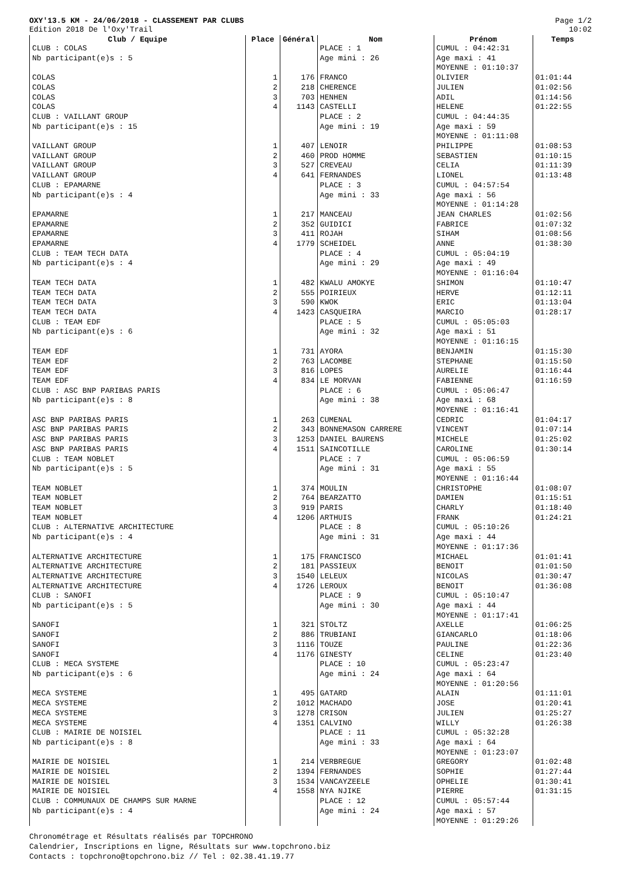OXY'13.5 KM - 24/06/2018 - CLASSEMENT PAR CLUBS
Edition 2018 De l'Oxy'Trail
Page 1/2
10:02
| Club / Equipe | Place | Général | Nom | Prénom | Temps |
| --- | --- | --- | --- | --- | --- |
| CLUB : COLAS Nb participant(e)s : 5 | | | PLACE : 1 Age mini : 26 | CUMUL : 04:42:31 Age maxi : 41 MOYENNE : 01:10:37 | |
| COLAS COLAS COLAS COLAS | 1 2 3 4 | 176 218 703 1143 | FRANCO CHERENCE HENHEN CASTELLI | OLIVIER JULIEN ADIL HELENE | 01:01:44 01:02:56 01:14:56 01:22:55 |
| CLUB : VAILLANT GROUP Nb participant(e)s : 15 | | | PLACE : 2 Age mini : 19 | CUMUL : 04:44:35 Age maxi : 59 MOYENNE : 01:11:08 | |
| VAILLANT GROUP VAILLANT GROUP VAILLANT GROUP VAILLANT GROUP | 1 2 3 4 | 407 460 527 641 | LENOIR PROD HOMME CREVEAU FERNANDES | PHILIPPE SEBASTIEN CELIA LIONEL | 01:08:53 01:10:15 01:11:39 01:13:48 |
| CLUB : EPAMARNE Nb participant(e)s : 4 | | | PLACE : 3 Age mini : 33 | CUMUL : 04:57:54 Age maxi : 56 MOYENNE : 01:14:28 | |
| EPAMARNE EPAMARNE EPAMARNE EPAMARNE | 1 2 3 4 | 217 352 411 1779 | MANCEAU GUIDICI ROJAH SCHEIDEL | JEAN CHARLES FABRICE SIHAM ANNE | 01:02:56 01:07:32 01:08:56 01:38:30 |
| CLUB : TEAM TECH DATA Nb participant(e)s : 4 | | | PLACE : 4 Age mini : 29 | CUMUL : 05:04:19 Age maxi : 49 MOYENNE : 01:16:04 | |
| TEAM TECH DATA TEAM TECH DATA TEAM TECH DATA TEAM TECH DATA | 1 2 3 4 | 482 555 590 1423 | KWALU AMOKYE POIRIEUX KWOK CASQUEIRA | SHIMON HERVE ERIC MARCIO | 01:10:47 01:12:11 01:13:04 01:28:17 |
| CLUB : TEAM EDF Nb participant(e)s : 6 | | | PLACE : 5 Age mini : 32 | CUMUL : 05:05:03 Age maxi : 51 MOYENNE : 01:16:15 | |
| TEAM EDF TEAM EDF TEAM EDF TEAM EDF | 1 2 3 4 | 731 763 816 834 | AYORA LACOMBE LOPES LE MORVAN | BENJAMIN STEPHANE AURELIE FABIENNE | 01:15:30 01:15:50 01:16:44 01:16:59 |
| CLUB : ASC BNP PARIBAS PARIS Nb participant(e)s : 8 | | | PLACE : 6 Age mini : 38 | CUMUL : 05:06:47 Age maxi : 68 MOYENNE : 01:16:41 | |
| ASC BNP PARIBAS PARIS ASC BNP PARIBAS PARIS ASC BNP PARIBAS PARIS ASC BNP PARIBAS PARIS | 1 2 3 4 | 263 343 1253 1511 | CUMENAL BONNEMASON CARRERE DANIEL BAURENS SAINCOTILLE | CEDRIC VINCENT MICHELE CAROLINE | 01:04:17 01:07:14 01:25:02 01:30:14 |
| CLUB : TEAM NOBLET Nb participant(e)s : 5 | | | PLACE : 7 Age mini : 31 | CUMUL : 05:06:59 Age maxi : 55 MOYENNE : 01:16:44 | |
| TEAM NOBLET TEAM NOBLET TEAM NOBLET TEAM NOBLET | 1 2 3 4 | 374 764 919 1206 | MOULIN BEARZATTO PARIS ARTHUIS | CHRISTOPHE DAMIEN CHARLY FRANK | 01:08:07 01:15:51 01:18:40 01:24:21 |
| CLUB : ALTERNATIVE ARCHITECTURE Nb participant(e)s : 4 | | | PLACE : 8 Age mini : 31 | CUMUL : 05:10:26 Age maxi : 44 MOYENNE : 01:17:36 | |
| ALTERNATIVE ARCHITECTURE ALTERNATIVE ARCHITECTURE ALTERNATIVE ARCHITECTURE ALTERNATIVE ARCHITECTURE | 1 2 3 4 | 175 181 1540 1726 | FRANCISCO PASSIEUX LELEUX LEROUX | MICHAEL BENOIT NICOLAS BENOIT | 01:01:41 01:01:50 01:30:47 01:36:08 |
| CLUB : SANOFI Nb participant(e)s : 5 | | | PLACE : 9 Age mini : 30 | CUMUL : 05:10:47 Age maxi : 44 MOYENNE : 01:17:41 | |
| SANOFI SANOFI SANOFI SANOFI | 1 2 3 4 | 321 886 1116 1176 | STOLTZ TRUBIANI TOUZE GINESTY | AXELLE GIANCARLO PAULINE CELINE | 01:06:25 01:18:06 01:22:36 01:23:40 |
| CLUB : MECA SYSTEME Nb participant(e)s : 6 | | | PLACE : 10 Age mini : 24 | CUMUL : 05:23:47 Age maxi : 64 MOYENNE : 01:20:56 | |
| MECA SYSTEME MECA SYSTEME MECA SYSTEME MECA SYSTEME | 1 2 3 4 | 495 1012 1278 1351 | GATARD MACHADO CRISON CALVINO | ALAIN JOSE JULIEN WILLY | 01:11:01 01:20:41 01:25:27 01:26:38 |
| CLUB : MAIRIE DE NOISIEL Nb participant(e)s : 8 | | | PLACE : 11 Age mini : 33 | CUMUL : 05:32:28 Age maxi : 64 MOYENNE : 01:23:07 | |
| MAIRIE DE NOISIEL MAIRIE DE NOISIEL MAIRIE DE NOISIEL MAIRIE DE NOISIEL | 1 2 3 4 | 214 1394 1534 1558 | VERBREGUE FERNANDES VANCAYZEELE NYA NJIKE | GREGORY SOPHIE OPHELIE PIERRE | 01:02:48 01:27:44 01:30:41 01:31:15 |
| CLUB : COMMUNAUX DE CHAMPS SUR MARNE Nb participant(e)s : 4 | | | PLACE : 12 Age mini : 24 | CUMUL : 05:57:44 Age maxi : 57 MOYENNE : 01:29:26 | |
Chronométrage et Résultats réalisés par TOPCHRONO
Calendrier, Inscriptions en ligne, Résultats sur www.topchrono.biz
Contacts : topchrono@topchrono.biz // Tel : 02.38.41.19.77